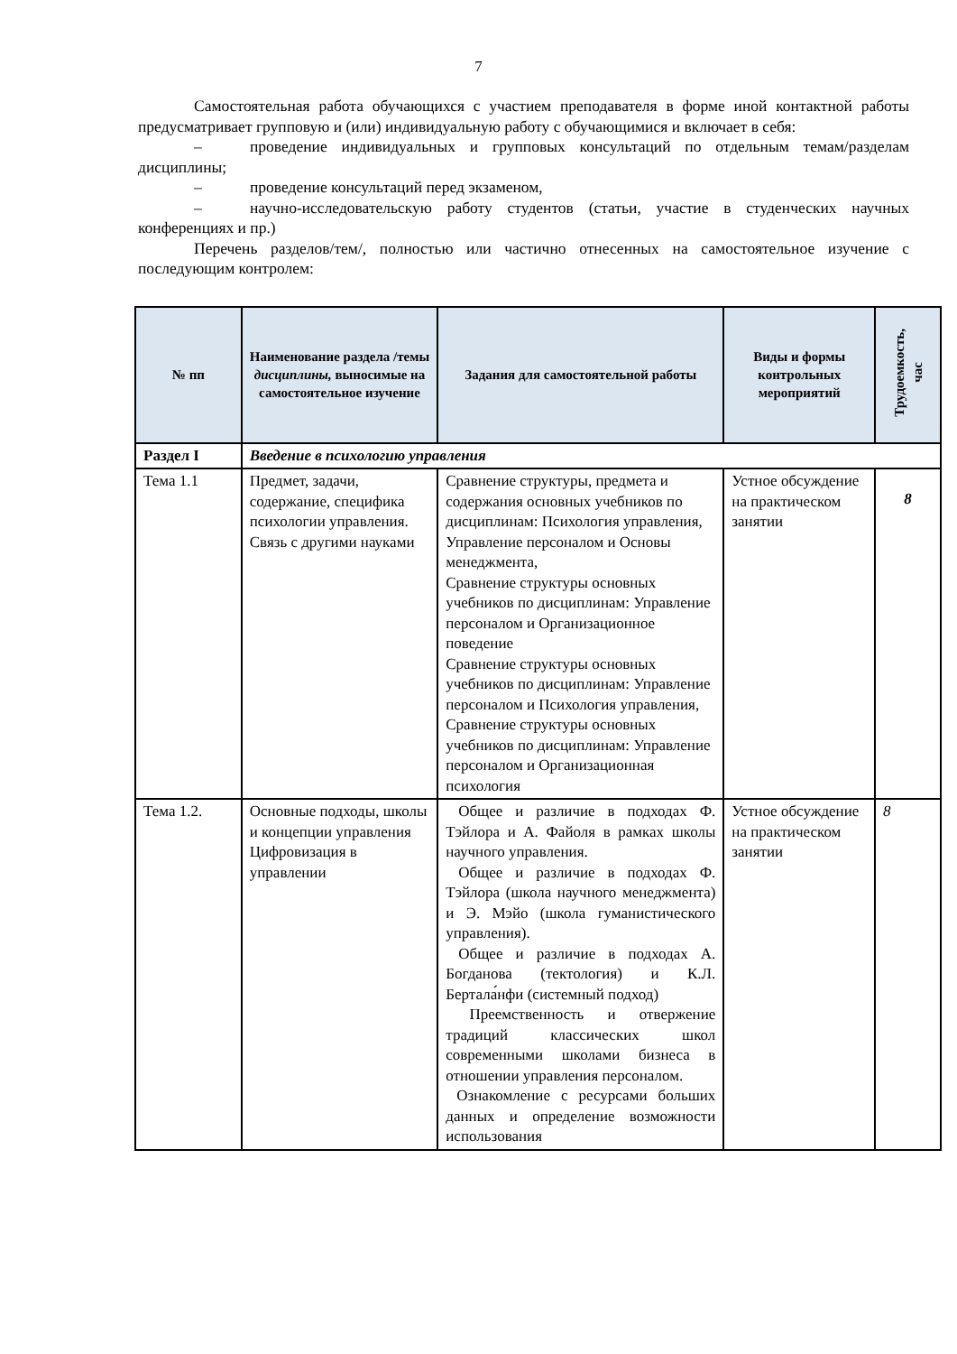7
Самостоятельная работа обучающихся с участием преподавателя в форме иной контактной работы предусматривает групповую и (или) индивидуальную работу с обучающимися и включает в себя:
– проведение индивидуальных и групповых консультаций по отдельным темам/разделам дисциплины;
– проведение консультаций перед экзаменом,
– научно-исследовательскую работу студентов (статьи, участие в студенческих научных конференциях и пр.)
Перечень разделов/тем/, полностью или частично отнесенных на самостоятельное изучение с последующим контролем:
| № пп | Наименование раздела /темы дисциплины, выносимые на самостоятельное изучение | Задания для самостоятельной работы | Виды и формы контрольных мероприятий | Трудоемкость, час |
| --- | --- | --- | --- | --- |
| Раздел I | Введение в психологию управления | | | |
| Тема 1.1 | Предмет, задачи, содержание, специфика психологии управления. Связь с другими науками | Сравнение структуры, предмета и содержания основных учебников по дисциплинам: Психология управления, Управление персоналом и Основы менеджмента, Сравнение структуры основных учебников по дисциплинам: Управление персоналом и Организационное поведение Сравнение структуры основных учебников по дисциплинам: Управление персоналом и Психология управления, Сравнение структуры основных учебников по дисциплинам: Управление персоналом и Организационная психология | Устное обсуждение на практическом занятии | 8 |
| Тема 1.2. | Основные подходы, школы и концепции управления Цифровизация в управлении | Общее и различие в подходах Ф. Тэйлора и А. Файоля в рамках школы научного управления. Общее и различие в подходах Ф. Тэйлора (школа научного менеджмента) и Э. Мэйо (школа гуманистического управления). Общее и различие в подходах А. Богданова (тектология) и К.Л. Бертала́нфи (системный подход) Преемственность и отвержение традиций классических школ современными школами бизнеса в отношении управления персоналом. Ознакомление с ресурсами больших данных и определение возможности использования | Устное обсуждение на практическом занятии | 8 |